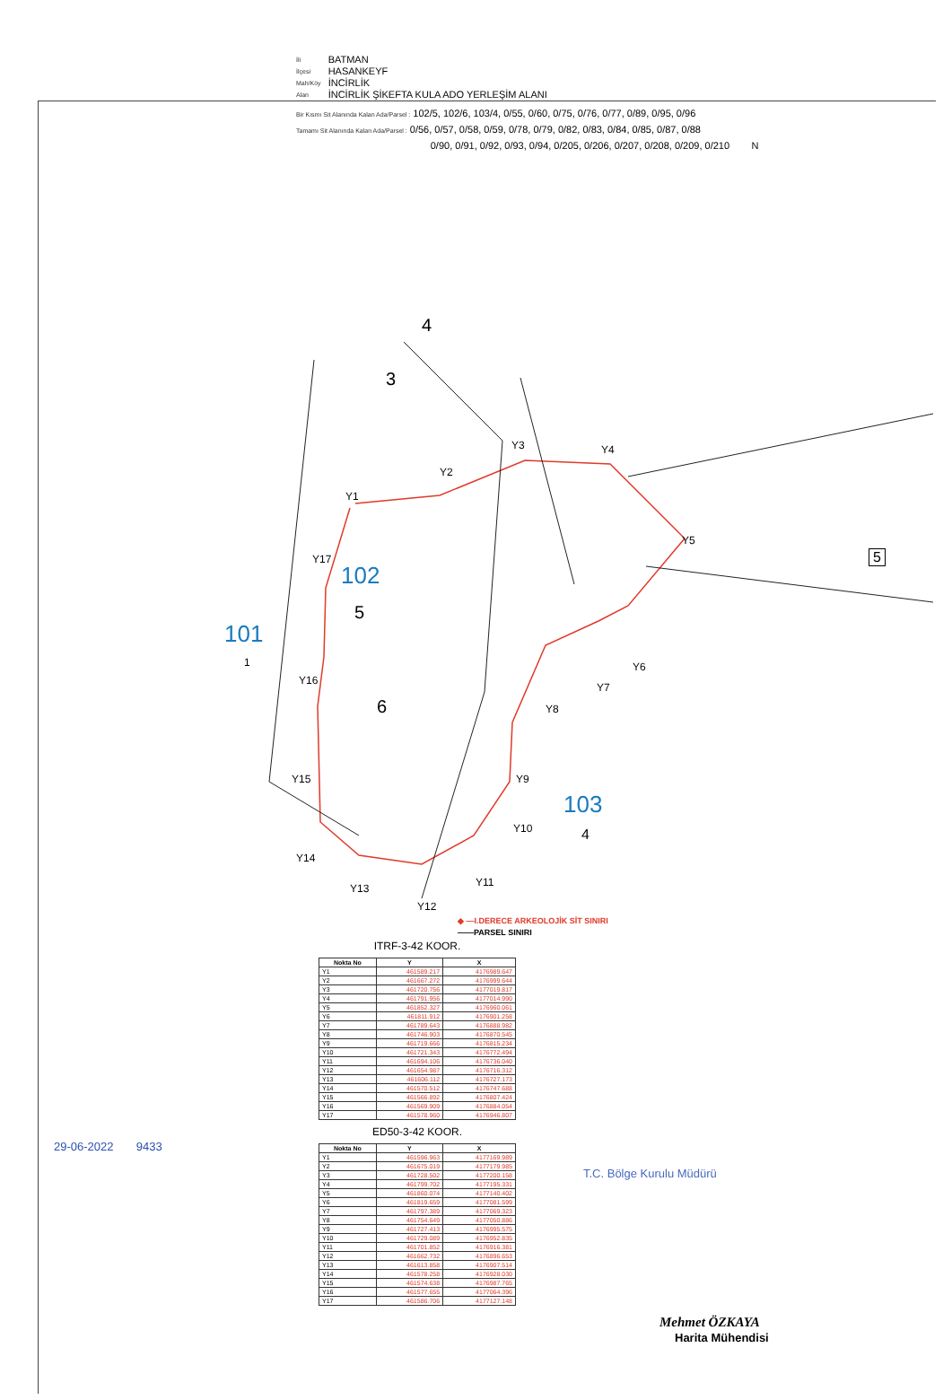| İli | BATMAN |
| İlçesi | HASANKEYF |
| Mah/Köy | İNCİRLİK |
| Alan | İNCİRLİK ŞİKEFTA KULA ADO YERLEŞİM ALANI |
Bir Kısmı Sit Alanında Kalan Ada/Parsel : 102/5, 102/6, 103/4, 0/55, 0/60, 0/75, 0/76, 0/77, 0/89, 0/95, 0/96
Tamamı Sit Alanında Kalan Ada/Parsel : 0/56, 0/57, 0/58, 0/59, 0/78, 0/79, 0/82, 0/83, 0/84, 0/85, 0/87, 0/88
0/90, 0/91, 0/92, 0/93, 0/94, 0/205, 0/206, 0/207, 0/208, 0/209, 0/210 N
101
1
102
5
103
4
4
3
6
5
Y1
Y2
Y3 Y4
Y5
Y6
Y7
Y8
Y9
Y10
Y11
Y12
Y13
Y14
Y15
Y16
Y17
◆ —I.DERECE ARKEOLOJİK SİT SINIRI
——PARSEL SINIRI
ITRF-3-42 KOOR.
| Nokta No | Y | X |
| --- | --- | --- |
| Y1 | 461589.217 | 4176989.647 |
| Y2 | 461667.272 | 4176999.644 |
| Y3 | 461720.756 | 4177019.817 |
| Y4 | 461791.956 | 4177014.990 |
| Y5 | 461852.327 | 4176960.061 |
| Y6 | 461811.912 | 4176901.258 |
| Y7 | 461789.643 | 4176888.982 |
| Y8 | 461746.903 | 4176870.545 |
| Y9 | 461719.666 | 4176815.234 |
| Y10 | 461721.343 | 4176772.494 |
| Y11 | 461694.106 | 4176736.040 |
| Y12 | 461654.987 | 4176716.312 |
| Y13 | 461606.112 | 4176727.173 |
| Y14 | 461570.512 | 4176747.688 |
| Y15 | 461566.892 | 4176807.424 |
| Y16 | 461569.909 | 4176884.054 |
| Y17 | 461578.960 | 4176946.807 |
ED50-3-42 KOOR.
| Nokta No | Y | X |
| --- | --- | --- |
| Y1 | 461596.963 | 4177169.989 |
| Y2 | 461675.019 | 4177179.985 |
| Y3 | 461728.502 | 4177200.158 |
| Y4 | 461799.702 | 4177195.331 |
| Y5 | 461860.074 | 4177140.402 |
| Y6 | 461819.659 | 4177081.599 |
| Y7 | 461797.389 | 4177069.323 |
| Y8 | 461754.649 | 4177050.886 |
| Y9 | 461727.413 | 4176995.575 |
| Y10 | 461729.089 | 4176952.835 |
| Y11 | 461701.852 | 4176916.381 |
| Y12 | 461662.732 | 4176896.653 |
| Y13 | 461613.858 | 4176907.514 |
| Y14 | 461578.258 | 4176928.030 |
| Y15 | 461574.638 | 4176987.765 |
| Y16 | 461577.655 | 4177064.396 |
| Y17 | 461586.706 | 4177127.148 |
29-06-2022 9433
T.C. Bölge Kurulu Müdürü
Mehmet ÖZKAYA
Harita Mühendisi